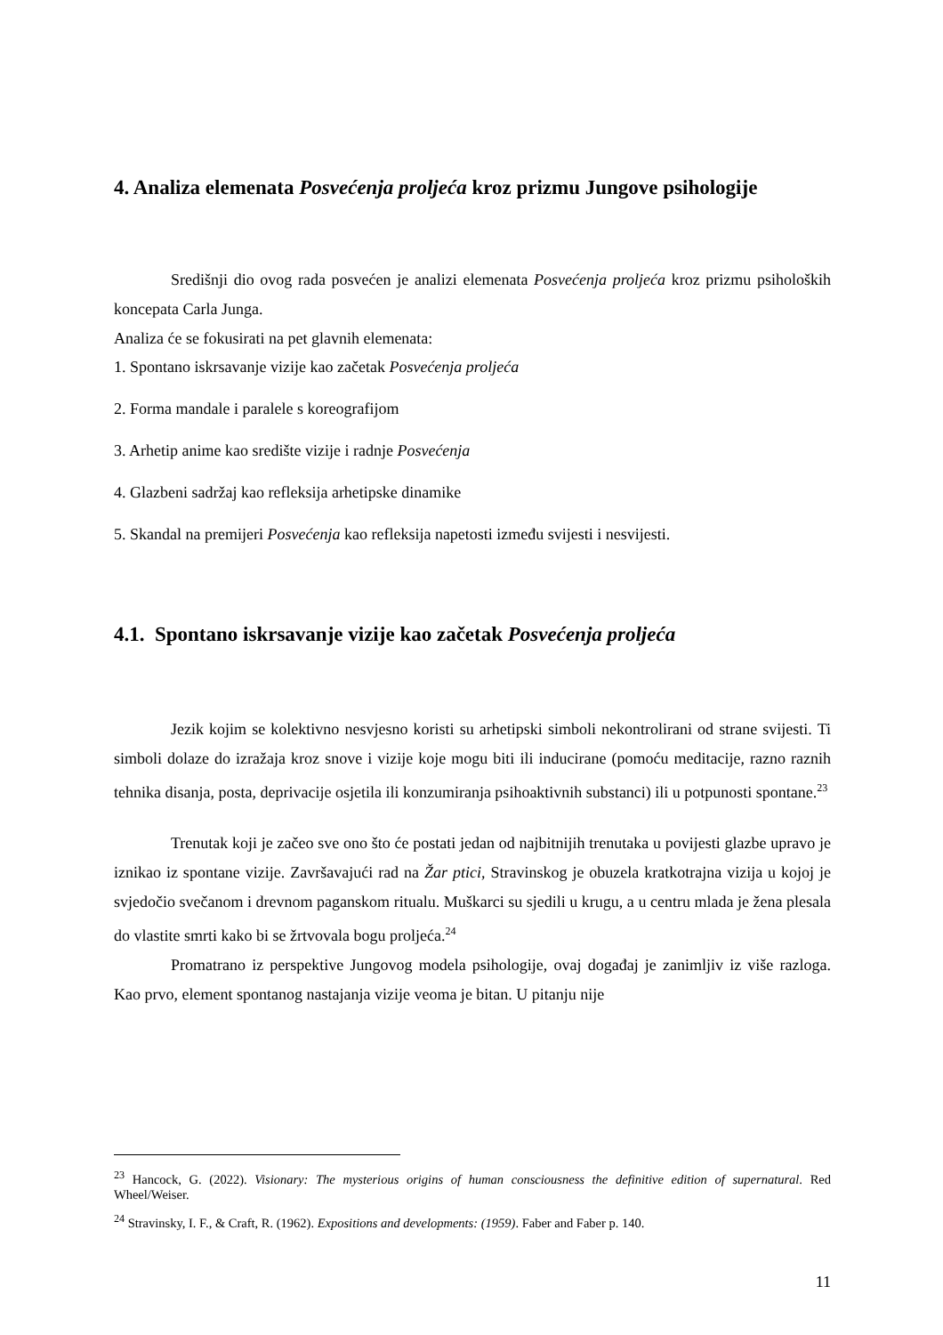4. Analiza elemenata Posvećenja proljeća kroz prizmu Jungove psihologije
Središnji dio ovog rada posvećen je analizi elemenata Posvećenja proljeća kroz prizmu psiholoških koncepata Carla Junga.
Analiza će se fokusirati na pet glavnih elemenata:
1. Spontano iskrsavanje vizije kao začetak Posvećenja proljeća
2. Forma mandale i paralele s koreografijom
3. Arhetip anime kao središte vizije i radnje Posvećenja
4. Glazbeni sadržaj kao refleksija arhetipske dinamike
5. Skandal na premijeri Posvećenja kao refleksija napetosti između svijesti i nesvijesti.
4.1. Spontano iskrsavanje vizije kao začetak Posvećenja proljeća
Jezik kojim se kolektivno nesvjesno koristi su arhetipski simboli nekontrolirani od strane svijesti. Ti simboli dolaze do izražaja kroz snove i vizije koje mogu biti ili inducirane (pomoću meditacije, razno raznih tehnika disanja, posta, deprivacije osjetila ili konzumiranja psihoaktivnih substanci) ili u potpunosti spontane.<sup>23</sup>
Trenutak koji je začeo sve ono što će postati jedan od najbitnijih trenutaka u povijesti glazbe upravo je iznikao iz spontane vizije. Završavajući rad na Žar ptici, Stravinskog je obuzela kratkotrajna vizija u kojoj je svjedočio svečanom i drevnom paganskom ritualu. Muškarci su sjedili u krugu, a u centru mlada je žena plesala do vlastite smrti kako bi se žrtvovala bogu proljeća.<sup>24</sup>
Promatrano iz perspektive Jungovog modela psihologije, ovaj događaj je zanimljiv iz više razloga. Kao prvo, element spontanog nastajanja vizije veoma je bitan. U pitanju nije
<sup>23</sup> Hancock, G. (2022). Visionary: The mysterious origins of human consciousness the definitive edition of supernatural. Red Wheel/Weiser.
<sup>24</sup> Stravinsky, I. F., & Craft, R. (1962). Expositions and developments: (1959). Faber and Faber p. 140.
11